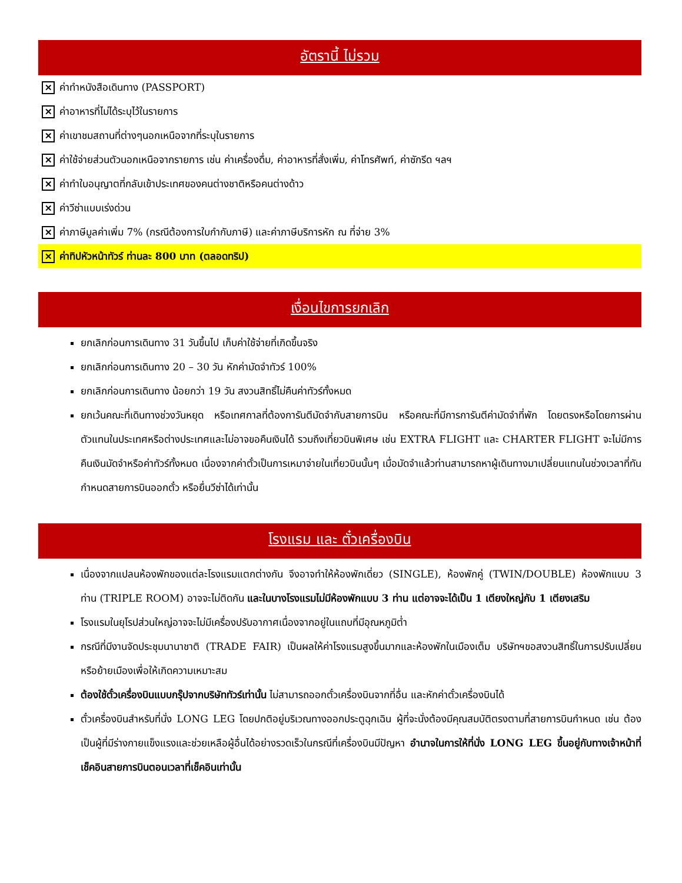อัตรานี้ ไม่รวม
✕ ค่าทำหนังสือเดินทาง (PASSPORT)
✕ ค่าอาหารที่ไม่ได้ระบุไว้ในรายการ
✕ ค่าเขาชมสถานที่ต่างๆนอกเหนือจากที่ระบุในรายการ
✕ ค่าใช้จ่ายส่วนตัวนอกเหนือจากรายการ เช่น ค่าเครื่องดื่ม, ค่าอาหารที่สั่งเพิ่ม, ค่าโทรศัพท์, ค่าซักรีด ฯลฯ
✕ ค่าทำใบอนุญาตที่กลับเข้าประเทศของคนต่างชาติหรือคนต่างด้าว
✕ ค่าวีซ่าแบบเร่งด่วน
✕ ค่าภาษีมูลค่าเพิ่ม 7% (กรณีต้องการใบกำกับภาษี) และค่าภาษีบริการหัก ณ ที่จ่าย 3%
✕ ค่าทิปหัวหน้าทัวร์ ท่านละ 800 บาท (ตลอดทริป)
เงื่อนไขการยกเลิก
ยกเลิกก่อนการเดินทาง 31 วันขึ้นไป เก็บค่าใช้จ่ายที่เกิดขึ้นจริง
ยกเลิกก่อนการเดินทาง 20 – 30 วัน หักค่ามัดจำทัวร์ 100%
ยกเลิกก่อนการเดินทาง น้อยกว่า 19 วัน สงวนสิทธิ์ไม่คืนค่าทัวร์ทั้งหมด
ยกเว้นคณะที่เดินทางช่วงวันหยุด หรือเทศกาลที่ต้องการันตีมัดจำกับสายการบิน หรือคณะที่มีการการันตีค่ามัดจำที่พัก โดยตรงหรือโดยการผ่านตัวแทนในประเทศหรือต่างประเทศและไม่อาจขอคืนเงินได้ รวมถึงเที่ยวบินพิเศษ เช่น EXTRA FLIGHT และ CHARTER FLIGHT จะไม่มีการคืนเงินมัดจำหรือค่าทัวร์ทั้งหมด เนื่องจากค่าตั๋วเป็นการเหมาจ่ายในเที่ยวบินนั้นๆ เมื่อมัดจำแล้วท่านสามารถหาผู้เดินทางมาเปลี่ยนแทนในช่วงเวลาที่ทันกำหนดสายการบินออกตั๋ว หรือยื่นวีซ่าได้เท่านั้น
โรงแรม และ ตั๋วเครื่องบิน
เนื่องจากแปลนห้องพักของแต่ละโรงแรมแตกต่างกัน จึงอาจทำให้ห้องพักเดี่ยว (SINGLE), ห้องพักคู่ (TWIN/DOUBLE) ห้องพักแบบ 3 ท่าน (TRIPLE ROOM) อาจจะไม่ติดกัน และในบางโรงแรมไม่มีห้องพักแบบ 3 ท่าน แต่อาจจะได้เป็น 1 เตียงใหญ่กับ 1 เตียงเสริม
โรงแรมในยุโรปส่วนใหญ่อาจจะไม่มีเครื่องปรับอากาศเนื่องจากอยู่ในแถบที่มีอุณหภูมิต่ำ
กรณีที่มีงานจัดประชุมนานาชาติ (TRADE FAIR) เป็นผลให้ค่าโรงแรมสูงขึ้นมากและห้องพักในเมืองเต็ม บริษัทฯขอสงวนสิทธิ์ในการปรับเปลี่ยนหรือย้ายเมืองเพื่อให้เกิดความเหมาะสม
ต้องใช้ตั๋วเครื่องบินแบบกรุ๊ปจากบริษัททัวร์เท่านั้น ไม่สามารถออกตั๋วเครื่องบินจากที่อื่น และหักค่าตั๋วเครื่องบินได้
ตั๋วเครื่องบินสำหรับที่นั่ง LONG LEG โดยปกติอยู่บริเวณทางออกประตูฉุกเฉิน ผู้ที่จะนั่งต้องมีคุณสมบัติตรงตามที่สายการบินกำหนด เช่น ต้องเป็นผู้ที่มีร่างกายแข็งแรงและช่วยเหลือผู้อื่นได้อย่างรวดเร็วในกรณีที่เครื่องบินมีปัญหา อำนาจในการให้ที่นั่ง LONG LEG ขึ้นอยู่กับทางเจ้าหน้าที่เช็คอินสายการบินตอนเวลาที่เช็คอินเท่านั้น